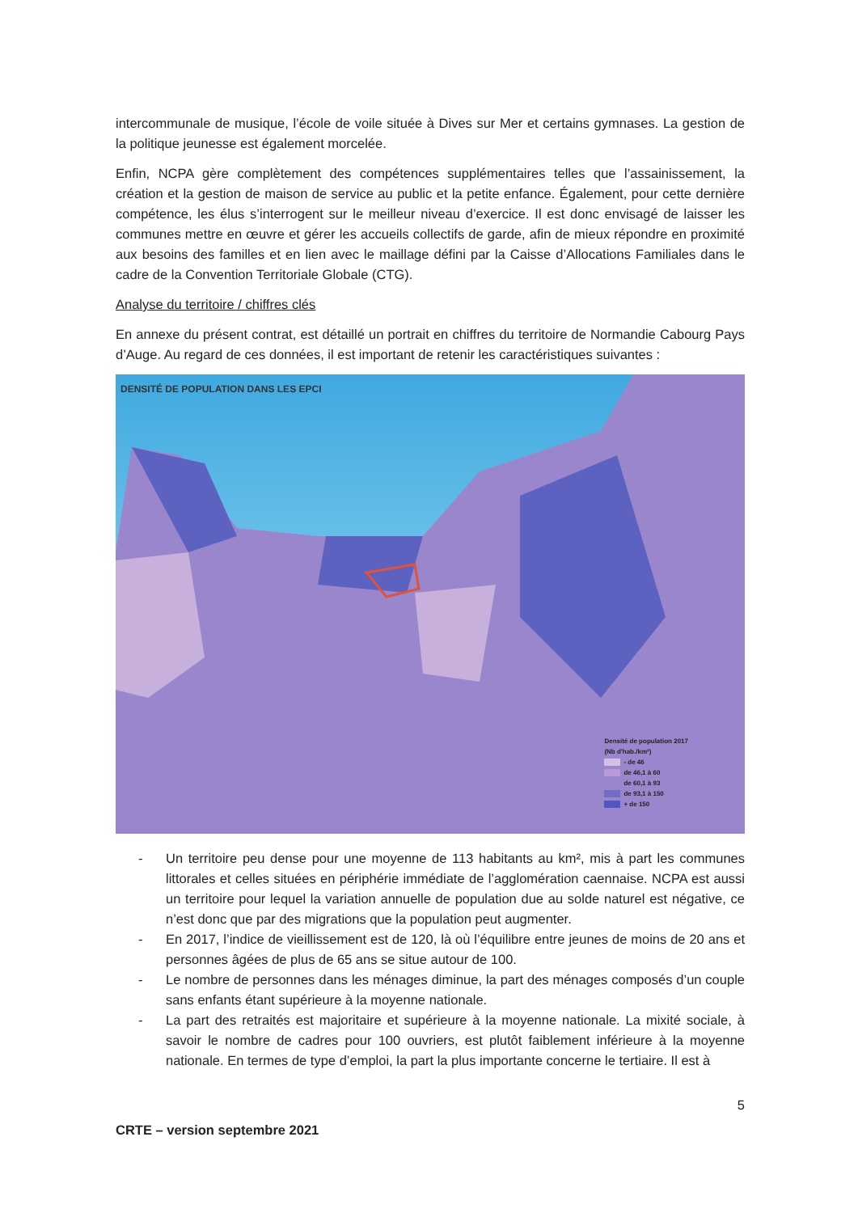intercommunale de musique, l’école de voile située à Dives sur Mer et certains gymnases. La gestion de la politique jeunesse est également morcelée.
Enfin, NCPA gère complètement des compétences supplémentaires telles que l’assainissement, la création et la gestion de maison de service au public et la petite enfance. Également, pour cette dernière compétence, les élus s’interrogent sur le meilleur niveau d’exercice. Il est donc envisagé de laisser les communes mettre en œuvre et gérer les accueils collectifs de garde, afin de mieux répondre en proximité aux besoins des familles et en lien avec le maillage défini par la Caisse d’Allocations Familiales dans le cadre de la Convention Territoriale Globale (CTG).
Analyse du territoire / chiffres clés
En annexe du présent contrat, est détaillé un portrait en chiffres du territoire de Normandie Cabourg Pays d’Auge. Au regard de ces données, il est important de retenir les caractéristiques suivantes :
DENSITÉ DE POPULATION DANS LES EPCI
Densité de population 2017
(Nb d'hab./km²)
- de 46
de 46,1 à 60
de 60,1 à 93
de 93,1 à 150
+ de 150
- Un territoire peu dense pour une moyenne de 113 habitants au km², mis à part les communes littorales et celles situées en périphérie immédiate de l’agglomération caennaise. NCPA est aussi un territoire pour lequel la variation annuelle de population due au solde naturel est négative, ce n’est donc que par des migrations que la population peut augmenter.
- En 2017, l’indice de vieillissement est de 120, là où l’équilibre entre jeunes de moins de 20 ans et personnes âgées de plus de 65 ans se situe autour de 100.
- Le nombre de personnes dans les ménages diminue, la part des ménages composés d’un couple sans enfants étant supérieure à la moyenne nationale.
- La part des retraités est majoritaire et supérieure à la moyenne nationale. La mixité sociale, à savoir le nombre de cadres pour 100 ouvriers, est plutôt faiblement inférieure à la moyenne nationale. En termes de type d’emploi, la part la plus importante concerne le tertiaire. Il est à
5
CRTE – version septembre 2021